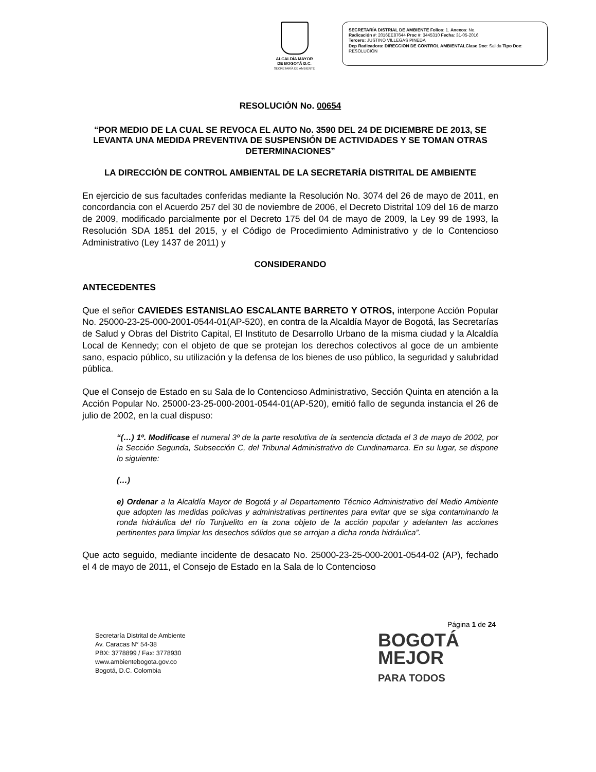ALCALDÍA MAYOR
DE BOGOTÁ D.C.
SECRETARÍA DE AMBIENTE
SECRETARÍA DISTRIAL DE AMBIENTE Folios: 1. Anexos: No.
Radicación #: 2016EE87644 Proc #: 3445310 Fecha: 31-05-2016
Tercero: JUSTINO VILLEGAS PINEDA
Dep Radicadora: DIRECCION DE CONTROL AMBIENTALClase Doc: Salida Tipo Doc:
RESOLUCIÓN
RESOLUCIÓN No. 00654
“POR MEDIO DE LA CUAL SE REVOCA EL AUTO No. 3590 DEL 24 DE DICIEMBRE DE 2013, SE LEVANTA UNA MEDIDA PREVENTIVA DE SUSPENSIÓN DE ACTIVIDADES Y SE TOMAN OTRAS DETERMINACIONES”
LA DIRECCIÓN DE CONTROL AMBIENTAL DE LA SECRETARÍA DISTRITAL DE AMBIENTE
En ejercicio de sus facultades conferidas mediante la Resolución No. 3074 del 26 de mayo de 2011, en concordancia con el Acuerdo 257 del 30 de noviembre de 2006, el Decreto Distrital 109 del 16 de marzo de 2009, modificado parcialmente por el Decreto 175 del 04 de mayo de 2009, la Ley 99 de 1993, la Resolución SDA 1851 del 2015, y el Código de Procedimiento Administrativo y de lo Contencioso Administrativo (Ley 1437 de 2011) y
CONSIDERANDO
ANTECEDENTES
Que el señor CAVIEDES ESTANISLAO ESCALANTE BARRETO Y OTROS, interpone Acción Popular No. 25000-23-25-000-2001-0544-01(AP-520), en contra de la Alcaldía Mayor de Bogotá, las Secretarías de Salud y Obras del Distrito Capital, El Instituto de Desarrollo Urbano de la misma ciudad y la Alcaldía Local de Kennedy; con el objeto de que se protejan los derechos colectivos al goce de un ambiente sano, espacio público, su utilización y la defensa de los bienes de uso público, la seguridad y salubridad pública.
Que el Consejo de Estado en su Sala de lo Contencioso Administrativo, Sección Quinta en atención a la Acción Popular No. 25000-23-25-000-2001-0544-01(AP-520), emitió fallo de segunda instancia el 26 de julio de 2002, en la cual dispuso:
“(…) 1º. Modificase el numeral 3º de la parte resolutiva de la sentencia dictada el 3 de mayo de 2002, por la Sección Segunda, Subsección C, del Tribunal Administrativo de Cundinamarca. En su lugar, se dispone lo siguiente:
(…)
e) Ordenar a la Alcaldía Mayor de Bogotá y al Departamento Técnico Administrativo del Medio Ambiente que adopten las medidas policivas y administrativas pertinentes para evitar que se siga contaminando la ronda hidráulica del río Tunjuelito en la zona objeto de la acción popular y adelanten las acciones pertinentes para limpiar los desechos sólidos que se arrojan a dicha ronda hidráulica”.
Que acto seguido, mediante incidente de desacato No. 25000-23-25-000-2001-0544-02 (AP), fechado el 4 de mayo de 2011, el Consejo de Estado en la Sala de lo Contencioso
Página 1 de 24
Secretaría Distrital de Ambiente
Av. Caracas N° 54-38
PBX: 3778899 / Fax: 3778930
www.ambientebogota.gov.co
Bogotá, D.C. Colombia
BOGOTÁ
MEJOR
PARA TODOS